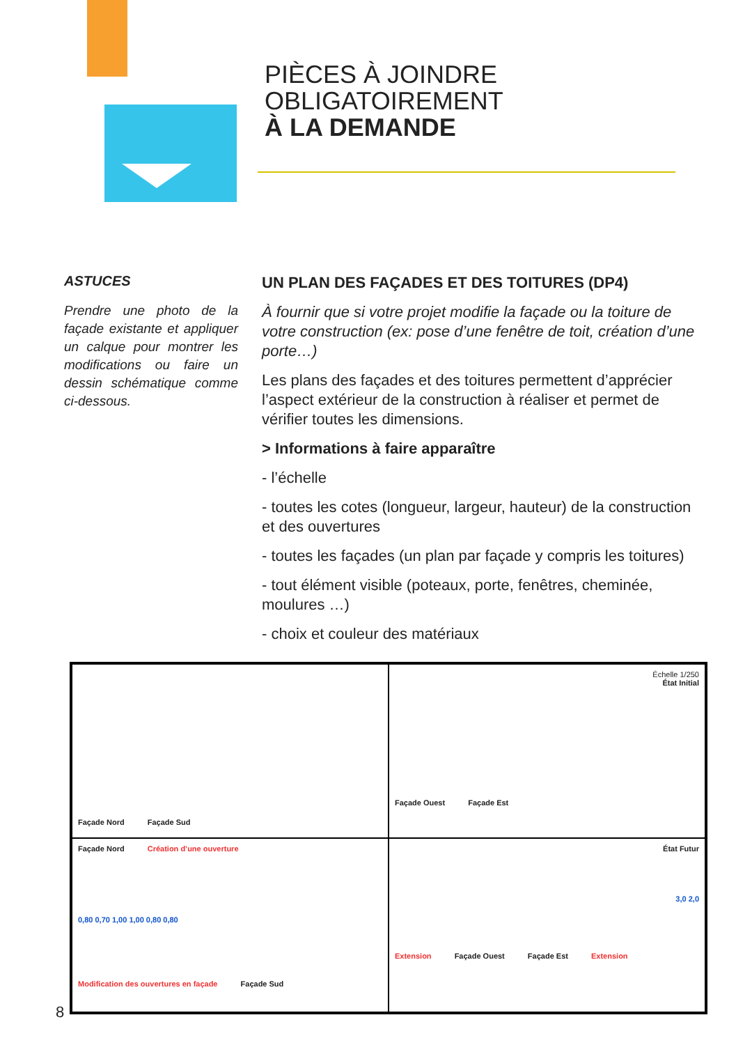PIÈCES À JOINDRE
OBLIGATOIREMENT
À LA DEMANDE
ASTUCES
Prendre une photo de la façade existante et appliquer un calque pour montrer les modifications ou faire un dessin schématique comme ci-dessous.
UN PLAN DES FAÇADES ET DES TOITURES (DP4)
À fournir que si votre projet modifie la façade ou la toiture de votre construction (ex: pose d’une fenêtre de toit, création d’une porte…)
Les plans des façades et des toitures permettent d’apprécier l’aspect extérieur de la construction à réaliser et permet de vérifier toutes les dimensions.
> Informations à faire apparaître
- l’échelle
- toutes les cotes (longueur, largeur, hauteur) de la construction et des ouvertures
- toutes les façades (un plan par façade y compris les toitures)
- tout élément visible (poteaux, porte, fenêtres, cheminée, moulures …)
- choix et couleur des matériaux
Façade Nord Façade Sud
Échelle 1/250
État Initial
Façade Ouest Façade Est
Façade Nord Création d’une ouverture
0,80 0,70 1,00 1,00 0,80 0,80
Modification des ouvertures en façade Façade Sud
État Futur
3,0 2,0
Extension Façade Ouest Façade Est Extension
8